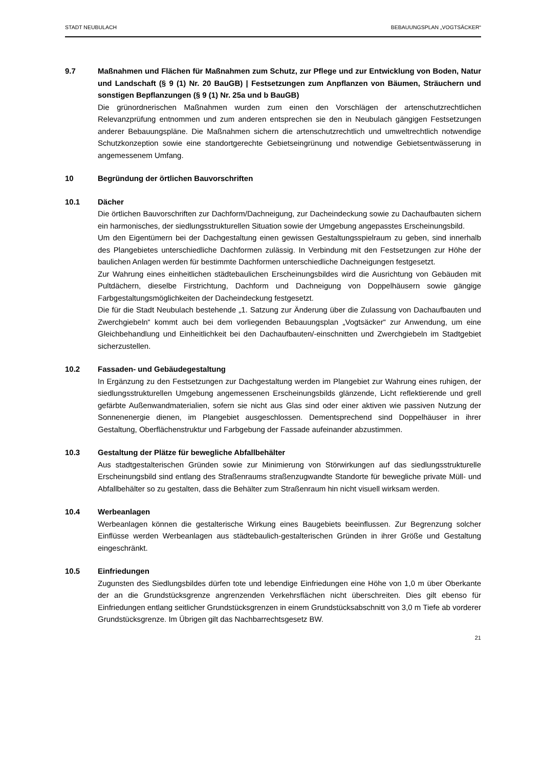STADT NEUBULACH BEBAUUNGSPLAN „VOGTSÄCKER“
9.7 Maßnahmen und Flächen für Maßnahmen zum Schutz, zur Pflege und zur Entwicklung von Boden, Natur und Landschaft (§ 9 (1) Nr. 20 BauGB) | Festsetzungen zum Anpflanzen von Bäumen, Sträuchern und sonstigen Bepflanzungen (§ 9 (1) Nr. 25a und b BauGB)
Die grünordnerischen Maßnahmen wurden zum einen den Vorschlägen der artenschutzrechtlichen Relevanzprüfung entnommen und zum anderen entsprechen sie den in Neubulach gängigen Festsetzungen anderer Bebauungspläne. Die Maßnahmen sichern die artenschutzrechtlich und umweltrechtlich notwendige Schutzkonzeption sowie eine standortgerechte Gebietseingrünung und notwendige Gebietsentwässerung in angemessenem Umfang.
10 Begründung der örtlichen Bauvorschriften
10.1 Dächer
Die örtlichen Bauvorschriften zur Dachform/Dachneigung, zur Dacheindeckung sowie zu Dachaufbauten sichern ein harmonisches, der siedlungsstrukturellen Situation sowie der Umgebung angepasstes Erscheinungsbild.
Um den Eigentümern bei der Dachgestaltung einen gewissen Gestaltungsspielraum zu geben, sind innerhalb des Plangebietes unterschiedliche Dachformen zulässig. In Verbindung mit den Festsetzungen zur Höhe der baulichen Anlagen werden für bestimmte Dachformen unterschiedliche Dachneigungen festgesetzt.
Zur Wahrung eines einheitlichen städtebaulichen Erscheinungsbildes wird die Ausrichtung von Gebäuden mit Pultdächern, dieselbe Firstrichtung, Dachform und Dachneigung von Doppelhäusern sowie gängige Farbgestaltungsmöglichkeiten der Dacheindeckung festgesetzt.
Die für die Stadt Neubulach bestehende „1. Satzung zur Änderung über die Zulassung von Dachaufbauten und Zwerchgiebeln“ kommt auch bei dem vorliegenden Bebauungsplan „Vogtsäcker“ zur Anwendung, um eine Gleichbehandlung und Einheitlichkeit bei den Dachaufbauten/-einschnitten und Zwerchgiebeln im Stadtgebiet sicherzustellen.
10.2 Fassaden- und Gebäudegestaltung
In Ergänzung zu den Festsetzungen zur Dachgestaltung werden im Plangebiet zur Wahrung eines ruhigen, der siedlungsstrukturellen Umgebung angemessenen Erscheinungsbilds glänzende, Licht reflektierende und grell gefärbte Außenwandmaterialien, sofern sie nicht aus Glas sind oder einer aktiven wie passiven Nutzung der Sonnenenergie dienen, im Plangebiet ausgeschlossen. Dementsprechend sind Doppelhäuser in ihrer Gestaltung, Oberflächenstruktur und Farbgebung der Fassade aufeinander abzustimmen.
10.3 Gestaltung der Plätze für bewegliche Abfallbehälter
Aus stadtgestalterischen Gründen sowie zur Minimierung von Störwirkungen auf das siedlungsstrukturelle Erscheinungsbild sind entlang des Straßenraums straßenzugwandte Standorte für bewegliche private Müll- und Abfallbehälter so zu gestalten, dass die Behälter zum Straßenraum hin nicht visuell wirksam werden.
10.4 Werbeanlagen
Werbeanlagen können die gestalterische Wirkung eines Baugebiets beeinflussen. Zur Begrenzung solcher Einflüsse werden Werbeanlagen aus städtebaulich-gestalterischen Gründen in ihrer Größe und Gestaltung eingeschränkt.
10.5 Einfriedungen
Zugunsten des Siedlungsbildes dürfen tote und lebendige Einfriedungen eine Höhe von 1,0 m über Oberkante der an die Grundstücksgrenze angrenzenden Verkehrsflächen nicht überschreiten. Dies gilt ebenso für Einfriedungen entlang seitlicher Grundstücksgrenzen in einem Grundstücksabschnitt von 3,0 m Tiefe ab vorderer Grundstücksgrenze. Im Übrigen gilt das Nachbarrechtsgesetz BW.
21